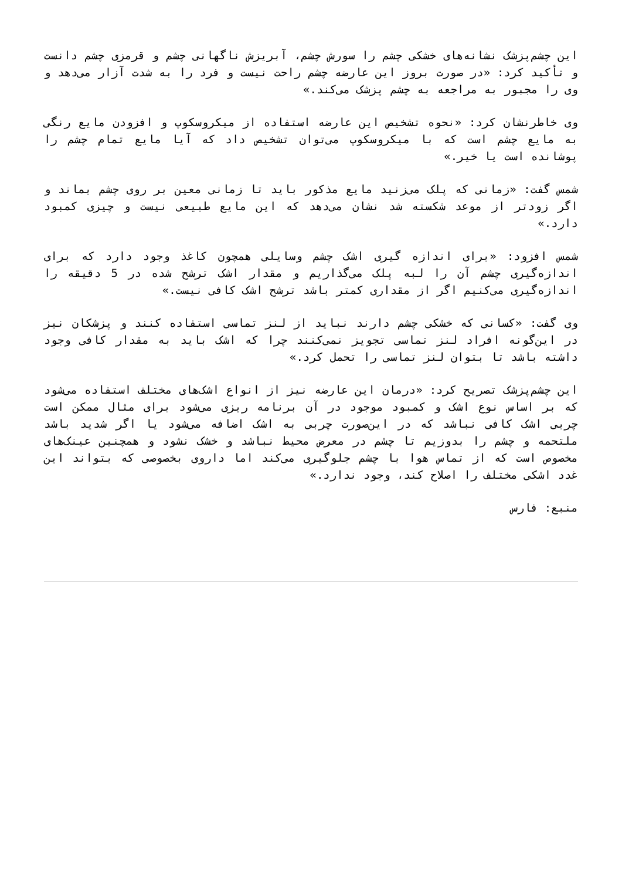این چشم‌پزشک نشانه‌های خشکی چشم را سورش چشم، آبریزش ناگهانی چشم و قرمزی چشم دانست و تأکید کرد: «در صورت بروز این عارضه چشم راحت نیست و فرد را به شدت آزار می‌دهد و وی را مجبور به مراجعه به چشم پزشک می‌کند.»
وی خاطرنشان کرد: «نحوه تشخیص این عارضه استفاده از میکروسکوپ و افزودن مایع رنگی به مایع چشم است که با میکروسکوپ می‌توان تشخیص داد که آیا مایع تمام چشم را پوشانده است یا خیر.»
شمس گفت: «زمانی که پلک می‌زنید مایع مذکور باید تا زمانی معین بر روی چشم بماند و اگر زودتر از موعد شکسته شد نشان می‌دهد که این مایع طبیعی نیست و چیزی کمبود دارد.»
شمس افزود: «برای اندازه گیری اشک چشم وسایلی همچون کاغذ وجود دارد که برای اندازه‌گیری چشم آن را لبه پلک می‌گذاریم و مقدار اشک ترشح شده در 5 دقیقه را اندازه‌گیری می‌کنیم اگر از مقداری کمتر باشد ترشح اشک کافی نیست.»
وی گفت: «کسانی که خشکی چشم دارند نباید از لنز تماسی استفاده کنند و پزشکان نیز در این‌گونه افراد لنز تماسی تجویز نمی‌کنند چرا که اشک باید به مقدار کافی وجود داشته باشد تا بتوان لنز تماسی را تحمل کرد.»
این چشم‌پزشک تصریح کرد: «درمان این عارضه نیز از انواع اشک‌های مختلف استفاده می‌شود که بر اساس نوع اشک و کمبود موجود در آن برنامه ریزی می‌شود برای مثال ممکن است چربی اشک کافی نباشد که در این‌صورت چربی به اشک اضافه می‌شود یا اگر شدید باشد ملتحمه و چشم را بدوزیم تا چشم در معرض محیط نباشد و خشک نشود و همچنین عینک‌های مخصوص است که از تماس هوا با چشم جلوگیری می‌کند اما داروی بخصوصی که بتواند این غدد اشکی مختلف را اصلاح کند، وجود ندارد.»
منبع: فارس